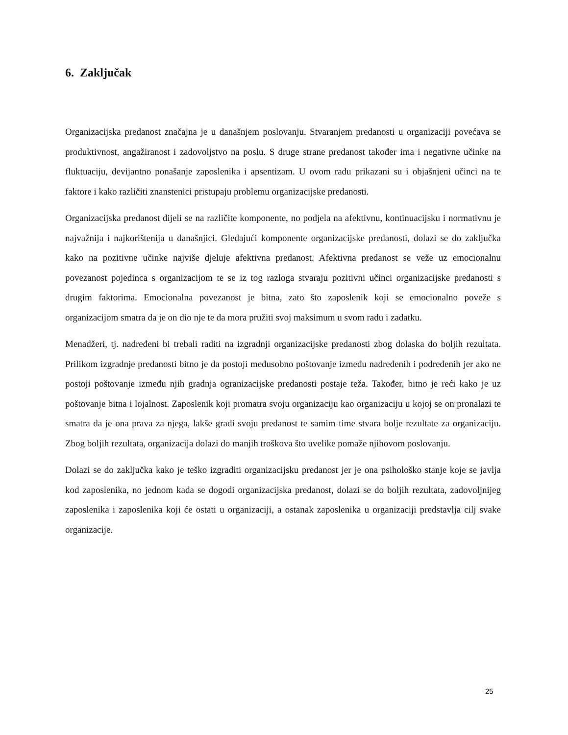6. Zaključak
Organizacijska predanost značajna je u današnjem poslovanju. Stvaranjem predanosti u organizaciji povećava se produktivnost, angažiranost i zadovoljstvo na poslu. S druge strane predanost također ima i negativne učinke na fluktuaciju, devijantno ponašanje zaposlenika i apsentizam. U ovom radu prikazani su i objašnjeni učinci na te faktore i kako različiti znanstenici pristupaju problemu organizacijske predanosti.
Organizacijska predanost dijeli se na različite komponente, no podjela na afektivnu, kontinuacijsku i normativnu je najvažnija i najkorištenija u današnjici. Gledajući komponente organizacijske predanosti, dolazi se do zaključka kako na pozitivne učinke najviše djeluje afektivna predanost. Afektivna predanost se veže uz emocionalnu povezanost pojedinca s organizacijom te se iz tog razloga stvaraju pozitivni učinci organizacijske predanosti s drugim faktorima. Emocionalna povezanost je bitna, zato što zaposlenik koji se emocionalno poveže s organizacijom smatra da je on dio nje te da mora pružiti svoj maksimum u svom radu i zadatku.
Menadžeri, tj. nadređeni bi trebali raditi na izgradnji organizacijske predanosti zbog dolaska do boljih rezultata. Prilikom izgradnje predanosti bitno je da postoji međusobno poštovanje između nadređenih i podređenih jer ako ne postoji poštovanje između njih gradnja ogranizacijske predanosti postaje teža. Također, bitno je reći kako je uz poštovanje bitna i lojalnost. Zaposlenik koji promatra svoju organizaciju kao organizaciju u kojoj se on pronalazi te smatra da je ona prava za njega, lakše gradi svoju predanost te samim time stvara bolje rezultate za organizaciju. Zbog boljih rezultata, organizacija dolazi do manjih troškova što uvelike pomaže njihovom poslovanju.
Dolazi se do zaključka kako je teško izgraditi organizacijsku predanost jer je ona psihološko stanje koje se javlja kod zaposlenika, no jednom kada se dogodi organizacijska predanost, dolazi se do boljih rezultata, zadovoljnijeg zaposlenika i zaposlenika koji će ostati u organizaciji, a ostanak zaposlenika u organizaciji predstavlja cilj svake organizacije.
25